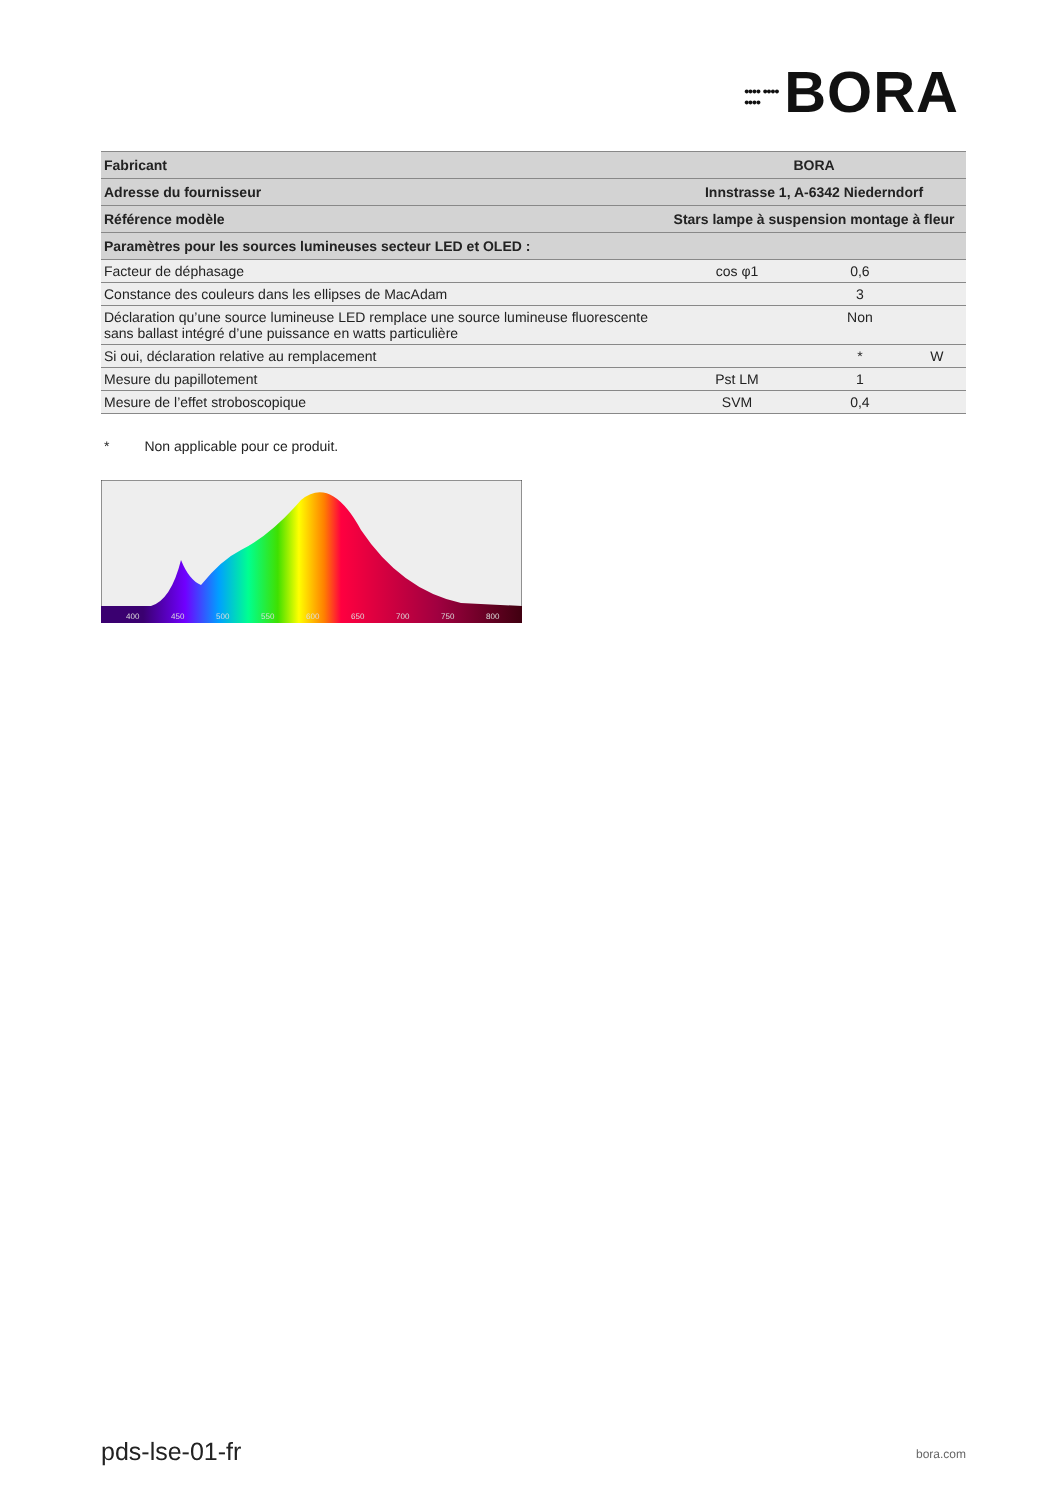•••• •••• •••• BORA
| Fabricant | BORA | | |
| Adresse du fournisseur | Innstrasse 1, A-6342 Niederndorf | | |
| Référence modèle | Stars lampe à suspension montage à fleur | | |
| Paramètres pour les sources lumineuses secteur LED et OLED : | | | |
| Facteur de déphasage | cos φ1 | 0,6 | |
| Constance des couleurs dans les ellipses de MacAdam | | 3 | |
| Déclaration qu’une source lumineuse LED remplace une source lumineuse fluorescente sans ballast intégré d’une puissance en watts particulière | | Non | |
| Si oui, déclaration relative au remplacement | | * | W |
| Mesure du papillotement | Pst LM | 1 | |
| Mesure de l’effet stroboscopique | SVM | 0,4 | |
* Non applicable pour ce produit.
400
450
500
550
600
650
700
750
800
pds-lse-01-fr bora.com